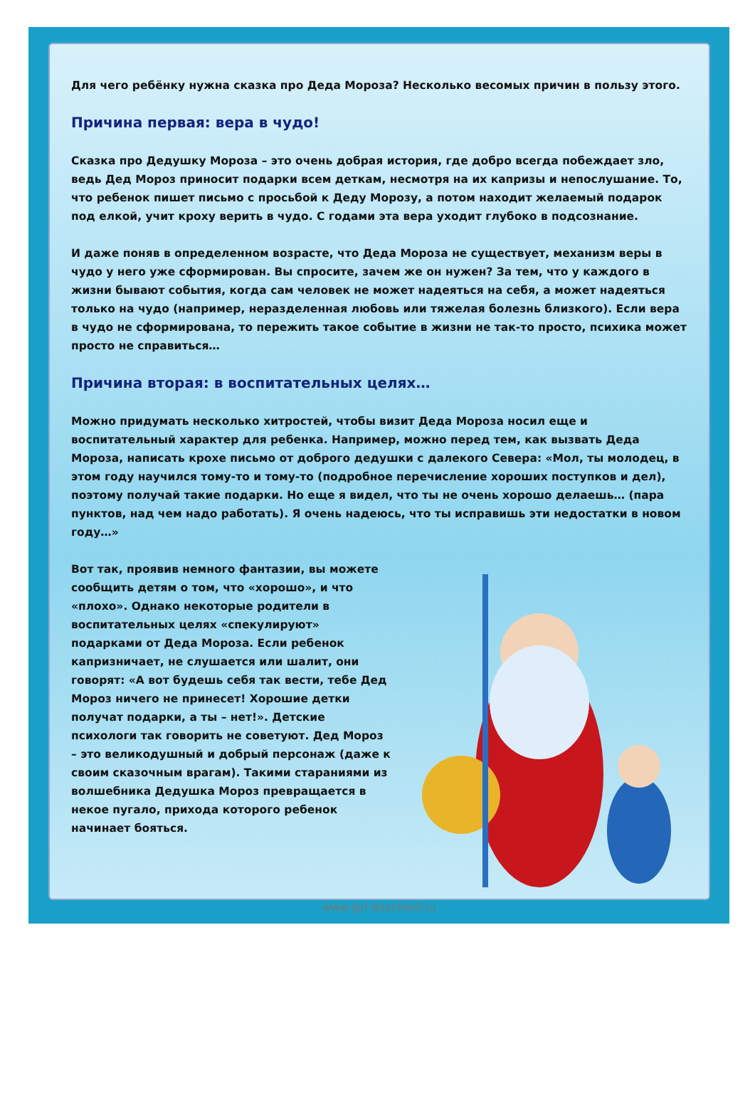Для чего ребёнку нужна сказка про Деда Мороза? Несколько весомых причин в пользу этого.
Причина первая: вера в чудо!
Сказка про Дедушку Мороза – это очень добрая история, где добро всегда побеждает зло, ведь Дед Мороз приносит подарки всем деткам, несмотря на их капризы и непослушание. То, что ребенок пишет письмо с просьбой к Деду Морозу, а потом находит желаемый подарок под елкой, учит кроху верить в чудо. С годами эта вера уходит глубоко в подсознание.
И даже поняв в определенном возрасте, что Деда Мороза не существует, механизм веры в чудо у него уже сформирован. Вы спросите, зачем же он нужен? За тем, что у каждого в жизни бывают события, когда сам человек не может надеяться на себя, а может надеяться только на чудо (например, неразделенная любовь или тяжелая болезнь близкого). Если вера в чудо не сформирована, то пережить такое событие в жизни не так-то просто, психика может просто не справиться…
Причина вторая: в воспитательных целях…
Можно придумать несколько хитростей, чтобы визит Деда Мороза носил еще и воспитательный характер для ребенка. Например, можно перед тем, как вызвать Деда Мороза, написать крохе письмо от доброго дедушки с далекого Севера: «Мол, ты молодец, в этом году научился тому-то и тому-то (подробное перечисление хороших поступков и дел), поэтому получай такие подарки. Но еще я видел, что ты не очень хорошо делаешь… (пара пунктов, над чем надо работать). Я очень надеюсь, что ты исправишь эти недостатки в новом году…»
Вот так, проявив немного фантазии, вы можете сообщить детям о том, что «хорошо», и что «плохо». Однако некоторые родители в воспитательных целях «спекулируют» подарками от Деда Мороза. Если ребенок капризничает, не слушается или шалит, они говорят: «А вот будешь себя так вести, тебе Дед Мороз ничего не принесет! Хорошие детки получат подарки, а ты – нет!». Детские психологи так говорить не советуют. Дед Мороз – это великодушный и добрый персонаж (даже к своим сказочным врагам). Такими стараниями из волшебника Дедушка Мороз превращается в некое пугало, прихода которого ребенок начинает бояться.
www.igri-doschkoli.ru